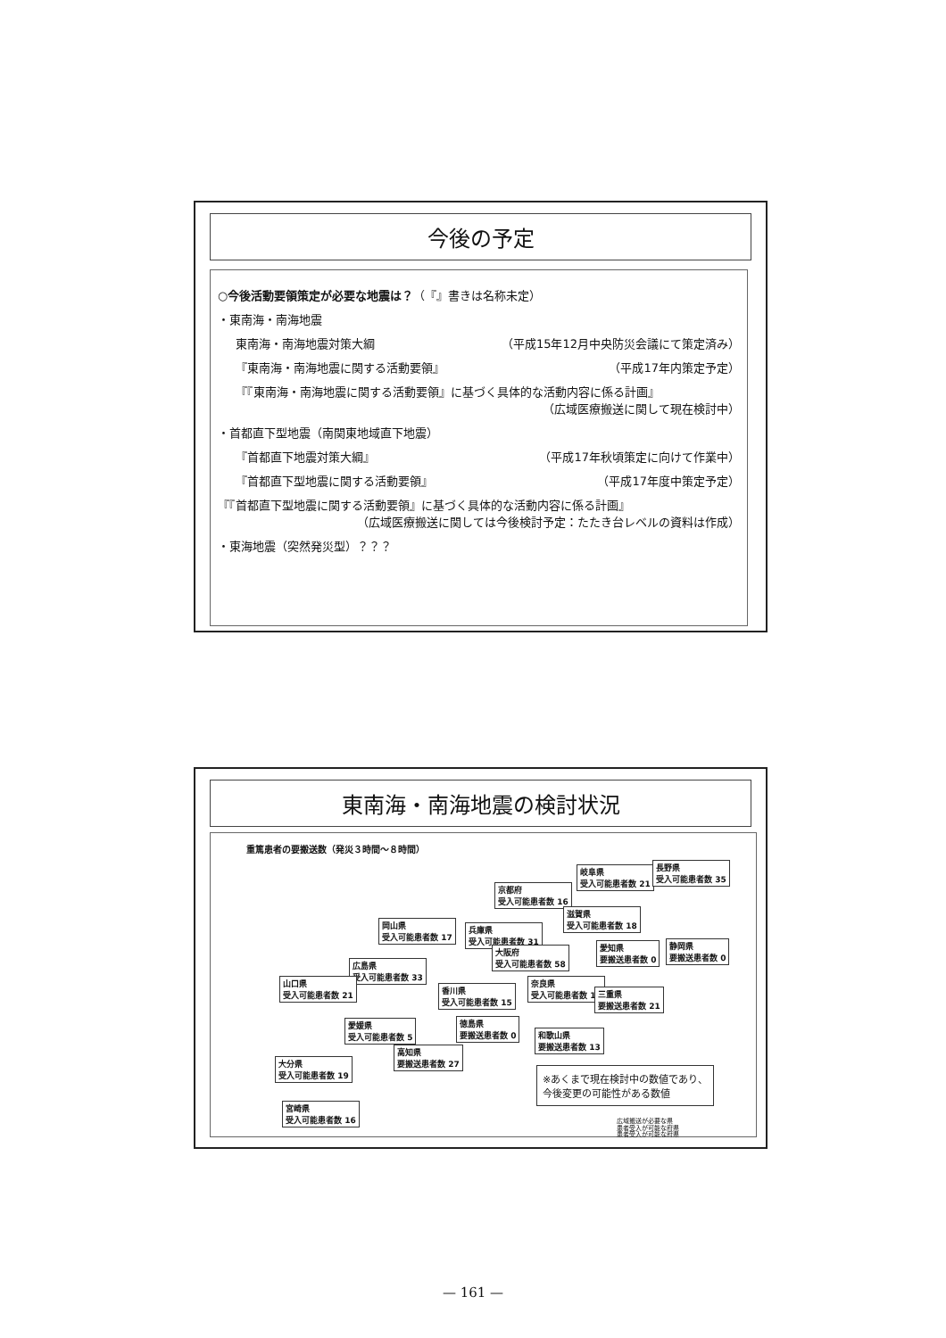今後の予定
○今後活動要領策定が必要な地震は？（『』書きは名称未定）
・東南海・南海地震
東南海・南海地震対策大綱 （平成15年12月中央防災会議にて策定済み）
『東南海・南海地震に関する活動要領』 （平成17年内策定予定）
『『東南海・南海地震に関する活動要領』に基づく具体的な活動内容に係る計画』
（広域医療搬送に関して現在検討中）
・首都直下型地震（南関東地域直下地震）
『首都直下地震対策大綱』 （平成17年秋頃策定に向けて作業中）
『首都直下型地震に関する活動要領』 （平成17年度中策定予定）
『『首都直下型地震に関する活動要領』に基づく具体的な活動内容に係る計画』
（広域医療搬送に関しては今後検討予定：たたき台レベルの資料は作成）
・東海地震（突然発災型）？？？
東南海・南海地震の検討状況
重篤患者の要搬送数（発災３時間～８時間）
岐阜県
受入可能患者数 21
長野県
受入可能患者数 35
京都府
受入可能患者数 16
滋賀県
受入可能患者数 18
岡山県
受入可能患者数 17
兵庫県
受入可能患者数 31
愛知県
要搬送患者数 0
静岡県
要搬送患者数 0
大阪府
受入可能患者数 58
広島県
受入可能患者数 33
山口県
受入可能患者数 21
奈良県
受入可能患者数 10
香川県
受入可能患者数 15
三重県
要搬送患者数 21
愛媛県
受入可能患者数 5
徳島県
要搬送患者数 0
和歌山県
要搬送患者数 13
高知県
要搬送患者数 27
大分県
受入可能患者数 19
宮崎県
受入可能患者数 16
※あくまで現在検討中の数値であり、
今後変更の可能性がある数値
広域搬送が必要な県
患者受入が可能な府県
患者受入が可能な府県
— 161 —